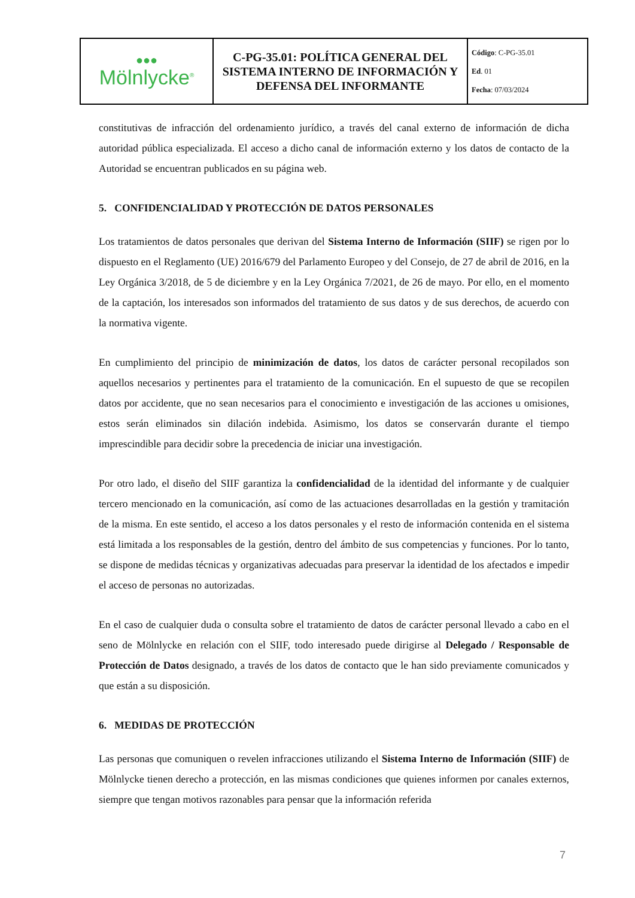| ●●● Mölnlycke<sup>®</sup> | C-PG-35.01: POLÍTICA GENERAL DEL SISTEMA INTERNO DE INFORMACIÓN Y DEFENSA DEL INFORMANTE | Código : C-PG-35.01 Ed . 01 Fecha : 07/03/2024 |
constitutivas de infracción del ordenamiento jurídico, a través del canal externo de información de dicha autoridad pública especializada. El acceso a dicho canal de información externo y los datos de contacto de la Autoridad se encuentran publicados en su página web.
5. CONFIDENCIALIDAD Y PROTECCIÓN DE DATOS PERSONALES
Los tratamientos de datos personales que derivan del Sistema Interno de Información (SIIF) se rigen por lo dispuesto en el Reglamento (UE) 2016/679 del Parlamento Europeo y del Consejo, de 27 de abril de 2016, en la Ley Orgánica 3/2018, de 5 de diciembre y en la Ley Orgánica 7/2021, de 26 de mayo. Por ello, en el momento de la captación, los interesados son informados del tratamiento de sus datos y de sus derechos, de acuerdo con la normativa vigente.
En cumplimiento del principio de minimización de datos, los datos de carácter personal recopilados son aquellos necesarios y pertinentes para el tratamiento de la comunicación. En el supuesto de que se recopilen datos por accidente, que no sean necesarios para el conocimiento e investigación de las acciones u omisiones, estos serán eliminados sin dilación indebida. Asimismo, los datos se conservarán durante el tiempo imprescindible para decidir sobre la precedencia de iniciar una investigación.
Por otro lado, el diseño del SIIF garantiza la confidencialidad de la identidad del informante y de cualquier tercero mencionado en la comunicación, así como de las actuaciones desarrolladas en la gestión y tramitación de la misma. En este sentido, el acceso a los datos personales y el resto de información contenida en el sistema está limitada a los responsables de la gestión, dentro del ámbito de sus competencias y funciones. Por lo tanto, se dispone de medidas técnicas y organizativas adecuadas para preservar la identidad de los afectados e impedir el acceso de personas no autorizadas.
En el caso de cualquier duda o consulta sobre el tratamiento de datos de carácter personal llevado a cabo en el seno de Mölnlycke en relación con el SIIF, todo interesado puede dirigirse al Delegado / Responsable de Protección de Datos designado, a través de los datos de contacto que le han sido previamente comunicados y que están a su disposición.
6. MEDIDAS DE PROTECCIÓN
Las personas que comuniquen o revelen infracciones utilizando el Sistema Interno de Información (SIIF) de Mölnlycke tienen derecho a protección, en las mismas condiciones que quienes informen por canales externos, siempre que tengan motivos razonables para pensar que la información referida
7